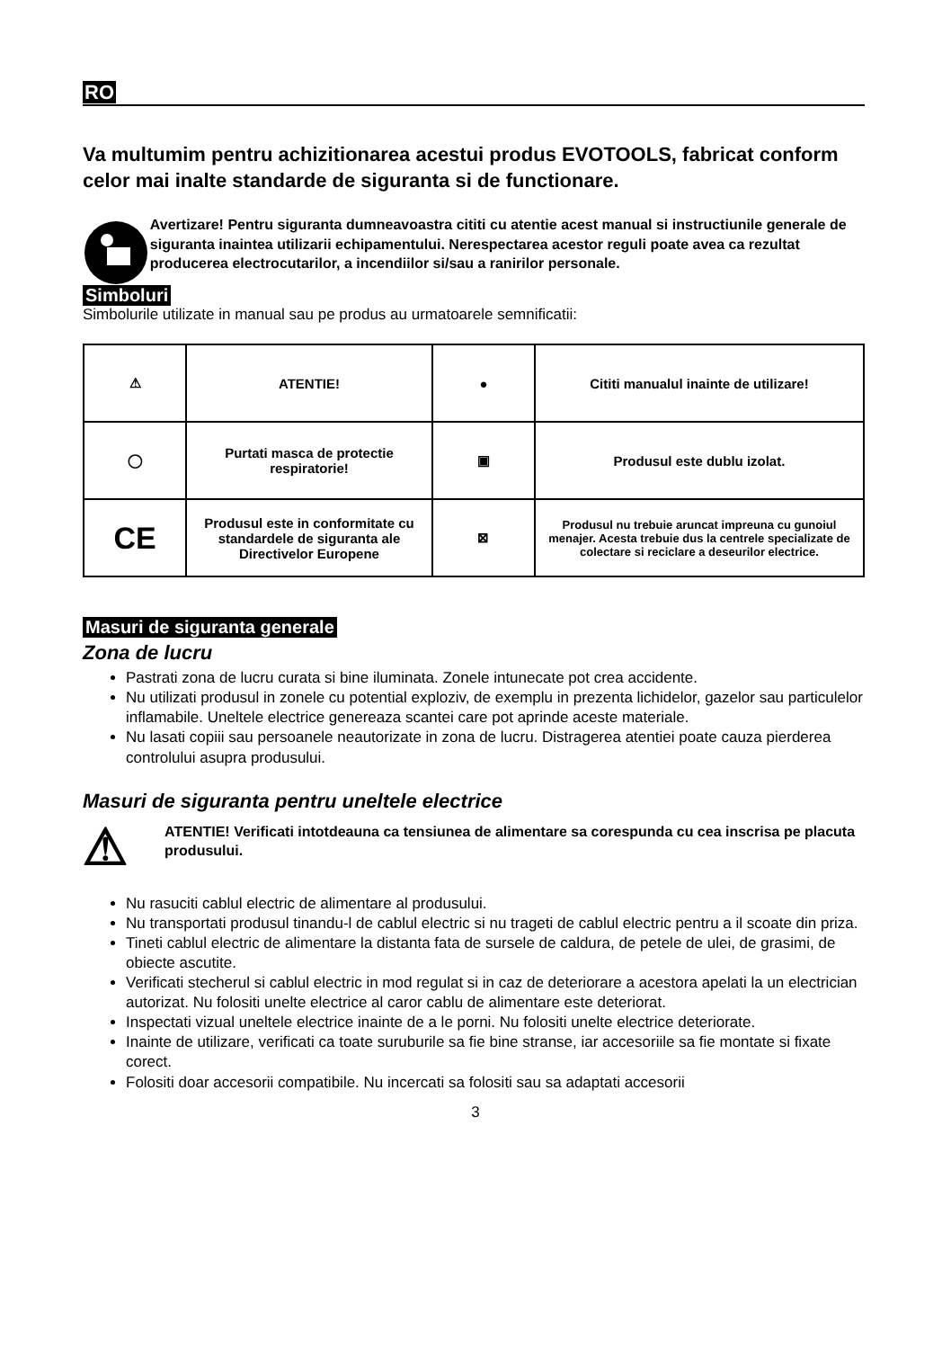RO
Va multumim pentru achizitionarea acestui produs EVOTOOLS, fabricat conform celor mai inalte standarde de siguranta si de functionare.
Avertizare! Pentru siguranta dumneavoastra cititi cu atentie acest manual si instructiunile generale de siguranta inaintea utilizarii echipamentului. Nerespectarea acestor reguli poate avea ca rezultat producerea electrocutarilor, a incendiilor si/sau a ranirilor personale.
Simboluri
Simbolurile utilizate in manual sau pe produs au urmatoarele semnificatii:
| ⚠ | ATENTIE! | ● | Cititi manualul inainte de utilizare! |
| ◯ | Purtati masca de protectie respiratorie! | ▣ | Produsul este dublu izolat. |
| CE | Produsul este in conformitate cu standardele de siguranta ale Directivelor Europene | ⊠ | Produsul nu trebuie aruncat impreuna cu gunoiul menajer. Acesta trebuie dus la centrele specializate de colectare si reciclare a deseurilor electrice. |
Masuri de siguranta generale
Zona de lucru
Pastrati zona de lucru curata si bine iluminata. Zonele intunecate pot crea accidente.
Nu utilizati produsul in zonele cu potential exploziv, de exemplu in prezenta lichidelor, gazelor sau particulelor inflamabile. Uneltele electrice genereaza scantei care pot aprinde aceste materiale.
Nu lasati copiii sau persoanele neautorizate in zona de lucru. Distragerea atentiei poate cauza pierderea controlului asupra produsului.
Masuri de siguranta pentru uneltele electrice
⚠
ATENTIE! Verificati intotdeauna ca tensiunea de alimentare sa corespunda cu cea inscrisa pe placuta produsului.
Nu rasuciti cablul electric de alimentare al produsului.
Nu transportati produsul tinandu-l de cablul electric si nu trageti de cablul electric pentru a il scoate din priza.
Tineti cablul electric de alimentare la distanta fata de sursele de caldura, de petele de ulei, de grasimi, de obiecte ascutite.
Verificati stecherul si cablul electric in mod regulat si in caz de deteriorare a acestora apelati la un electrician autorizat. Nu folositi unelte electrice al caror cablu de alimentare este deteriorat.
Inspectati vizual uneltele electrice inainte de a le porni. Nu folositi unelte electrice deteriorate.
Inainte de utilizare, verificati ca toate suruburile sa fie bine stranse, iar accesoriile sa fie montate si fixate corect.
Folositi doar accesorii compatibile. Nu incercati sa folositi sau sa adaptati accesorii
3